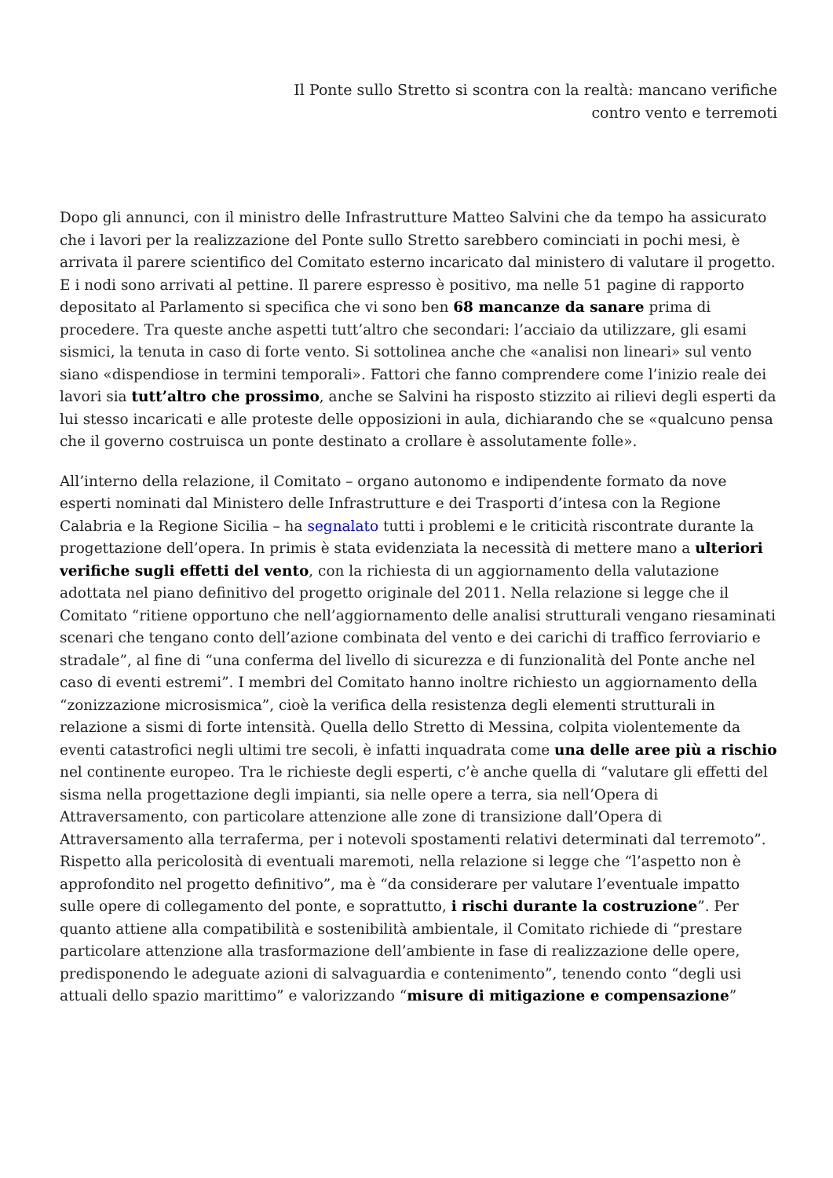Il Ponte sullo Stretto si scontra con la realtà: mancano verifiche
contro vento e terremoti
Dopo gli annunci, con il ministro delle Infrastrutture Matteo Salvini che da tempo ha assicurato che i lavori per la realizzazione del Ponte sullo Stretto sarebbero cominciati in pochi mesi, è arrivata il parere scientifico del Comitato esterno incaricato dal ministero di valutare il progetto. E i nodi sono arrivati al pettine. Il parere espresso è positivo, ma nelle 51 pagine di rapporto depositato al Parlamento si specifica che vi sono ben 68 mancanze da sanare prima di procedere. Tra queste anche aspetti tutt’altro che secondari: l’acciaio da utilizzare, gli esami sismici, la tenuta in caso di forte vento. Si sottolinea anche che «analisi non lineari» sul vento siano «dispendiose in termini temporali». Fattori che fanno comprendere come l’inizio reale dei lavori sia tutt’altro che prossimo, anche se Salvini ha risposto stizzito ai rilievi degli esperti da lui stesso incaricati e alle proteste delle opposizioni in aula, dichiarando che se «qualcuno pensa che il governo costruisca un ponte destinato a crollare è assolutamente folle».
All’interno della relazione, il Comitato – organo autonomo e indipendente formato da nove esperti nominati dal Ministero delle Infrastrutture e dei Trasporti d’intesa con la Regione Calabria e la Regione Sicilia – ha segnalato tutti i problemi e le criticità riscontrate durante la progettazione dell’opera. In primis è stata evidenziata la necessità di mettere mano a ulteriori verifiche sugli effetti del vento, con la richiesta di un aggiornamento della valutazione adottata nel piano definitivo del progetto originale del 2011. Nella relazione si legge che il Comitato “ritiene opportuno che nell’aggiornamento delle analisi strutturali vengano riesaminati scenari che tengano conto dell’azione combinata del vento e dei carichi di traffico ferroviario e stradale”, al fine di “una conferma del livello di sicurezza e di funzionalità del Ponte anche nel caso di eventi estremi”. I membri del Comitato hanno inoltre richiesto un aggiornamento della “zonizzazione microsismica”, cioè la verifica della resistenza degli elementi strutturali in relazione a sismi di forte intensità. Quella dello Stretto di Messina, colpita violentemente da eventi catastrofici negli ultimi tre secoli, è infatti inquadrata come una delle aree più a rischio nel continente europeo. Tra le richieste degli esperti, c’è anche quella di “valutare gli effetti del sisma nella progettazione degli impianti, sia nelle opere a terra, sia nell’Opera di Attraversamento, con particolare attenzione alle zone di transizione dall’Opera di Attraversamento alla terraferma, per i notevoli spostamenti relativi determinati dal terremoto”. Rispetto alla pericolosità di eventuali maremoti, nella relazione si legge che “l’aspetto non è approfondito nel progetto definitivo”, ma è “da considerare per valutare l’eventuale impatto sulle opere di collegamento del ponte, e soprattutto, i rischi durante la costruzione”. Per quanto attiene alla compatibilità e sostenibilità ambientale, il Comitato richiede di “prestare particolare attenzione alla trasformazione dell’ambiente in fase di realizzazione delle opere, predisponendo le adeguate azioni di salvaguardia e contenimento”, tenendo conto “degli usi attuali dello spazio marittimo” e valorizzando “misure di mitigazione e compensazione”